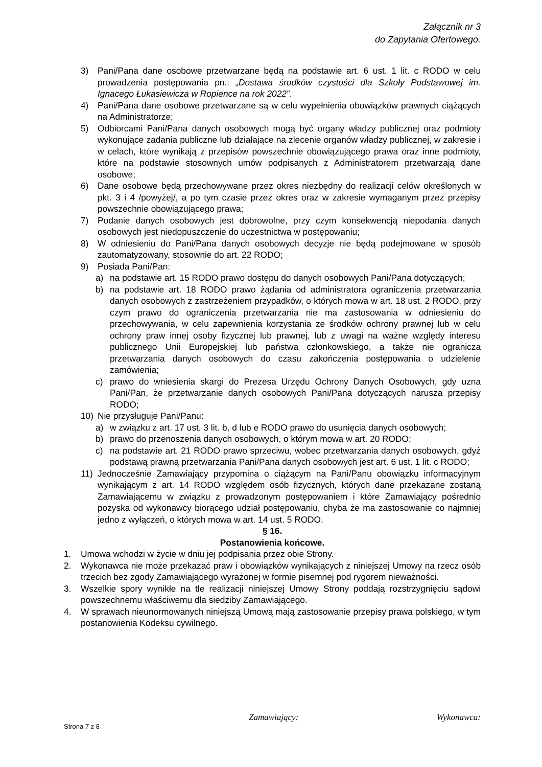Załącznik nr 3
do Zapytania Ofertowego.
3) Pani/Pana dane osobowe przetwarzane będą na podstawie art. 6 ust. 1 lit. c RODO w celu prowadzenia postępowania pn.: „Dostawa środków czystości dla Szkoły Podstawowej im. Ignacego Łukasiewicza w Ropience na rok 2022”.
4) Pani/Pana dane osobowe przetwarzane są w celu wypełnienia obowiązków prawnych ciążących na Administratorze;
5) Odbiorcami Pani/Pana danych osobowych mogą być organy władzy publicznej oraz podmioty wykonujące zadania publiczne lub działające na zlecenie organów władzy publicznej, w zakresie i w celach, które wynikają z przepisów powszechnie obowiązującego prawa oraz inne podmioty, które na podstawie stosownych umów podpisanych z Administratorem przetwarzają dane osobowe;
6) Dane osobowe będą przechowywane przez okres niezbędny do realizacji celów określonych w pkt. 3 i 4 /powyżej/, a po tym czasie przez okres oraz w zakresie wymaganym przez przepisy powszechnie obowiązującego prawa;
7) Podanie danych osobowych jest dobrowolne, przy czym konsekwencją niepodania danych osobowych jest niedopuszczenie do uczestnictwa w postępowaniu;
8) W odniesieniu do Pani/Pana danych osobowych decyzje nie będą podejmowane w sposób zautomatyzowany, stosownie do art. 22 RODO;
9) Posiada Pani/Pan:
a) na podstawie art. 15 RODO prawo dostępu do danych osobowych Pani/Pana dotyczących;
b) na podstawie art. 18 RODO prawo żądania od administratora ograniczenia przetwarzania danych osobowych z zastrzeżeniem przypadków, o których mowa w art. 18 ust. 2 RODO, przy czym prawo do ograniczenia przetwarzania nie ma zastosowania w odniesieniu do przechowywania, w celu zapewnienia korzystania ze środków ochrony prawnej lub w celu ochrony praw innej osoby fizycznej lub prawnej, lub z uwagi na ważne względy interesu publicznego Unii Europejskiej lub państwa członkowskiego, a także nie ogranicza przetwarzania danych osobowych do czasu zakończenia postępowania o udzielenie zamówienia;
c) prawo do wniesienia skargi do Prezesa Urzędu Ochrony Danych Osobowych, gdy uzna Pani/Pan, że przetwarzanie danych osobowych Pani/Pana dotyczących narusza przepisy RODO;
10) Nie przysługuje Pani/Panu:
a) w związku z art. 17 ust. 3 lit. b, d lub e RODO prawo do usunięcia danych osobowych;
b) prawo do przenoszenia danych osobowych, o którym mowa w art. 20 RODO;
c) na podstawie art. 21 RODO prawo sprzeciwu, wobec przetwarzania danych osobowych, gdyż podstawą prawną przetwarzania Pani/Pana danych osobowych jest art. 6 ust. 1 lit. c RODO;
11) Jednocześnie Zamawiający przypomina o ciążącym na Pani/Panu obowiązku informacyjnym wynikającym z art. 14 RODO względem osób fizycznych, których dane przekazane zostaną Zamawiającemu w związku z prowadzonym postępowaniem i które Zamawiający pośrednio pozyska od wykonawcy biorącego udział postępowaniu, chyba że ma zastosowanie co najmniej jedno z wyłączeń, o których mowa w art. 14 ust. 5 RODO.
§ 16.
Postanowienia końcowe.
1. Umowa wchodzi w życie w dniu jej podpisania przez obie Strony.
2. Wykonawca nie może przekazać praw i obowiązków wynikających z niniejszej Umowy na rzecz osób trzecich bez zgody Zamawiającego wyrażonej w formie pisemnej pod rygorem nieważności.
3. Wszelkie spory wynikłe na tle realizacji niniejszej Umowy Strony poddają rozstrzygnięciu sądowi powszechnemu właściwemu dla siedziby Zamawiającego.
4. W sprawach nieunormowanych niniejszą Umową mają zastosowanie przepisy prawa polskiego, w tym postanowienia Kodeksu cywilnego.
Zamawiający: Wykonawca:
Strona 7 z 8